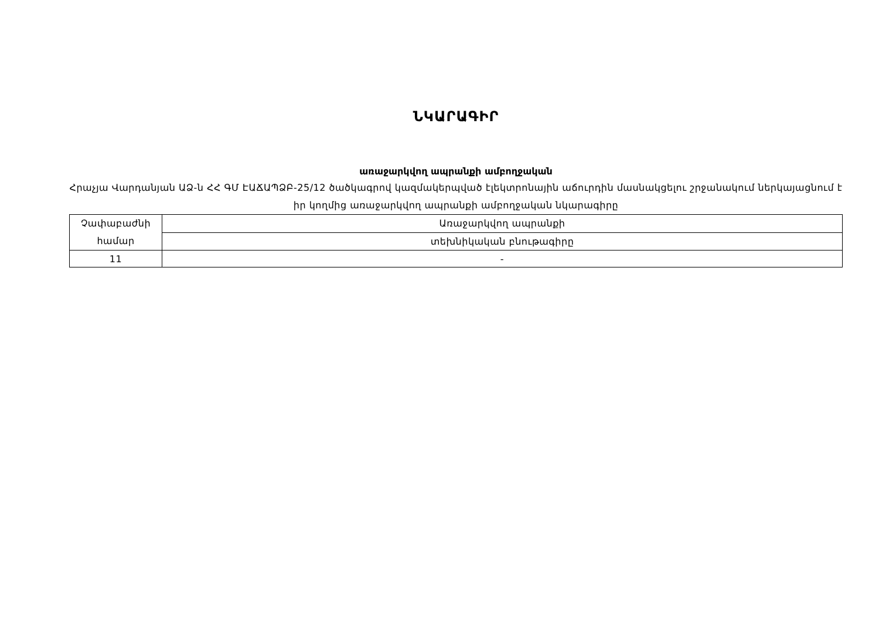ՆԿԱՐԱԳԻՐ
առաջարկվող ապրանքի ամբողջական
Հրաչյա Վարդանյան ԱՁ-ն ՀՀ ԳՄ ԷԱՃԱՊՁԲ-25/12 ծածկագրով կազմակերպված էլեկտրոնային աճուրդին մասնակցելու շրջանակում ներկայացնում է իր կողմից առաջարկվող ապրանքի ամբողջական նկարագիրը
| Չափաբաժնի համար | Առաջարկվող ապրանքի |
| | տեխնիկական բնութագիրը |
| 11 | - |